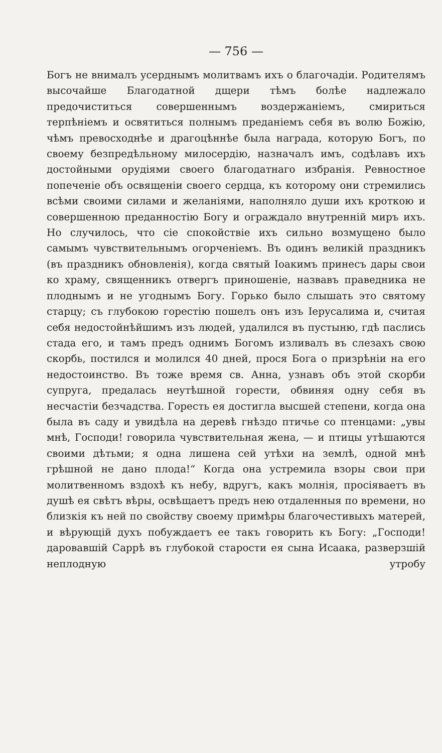— 756 —
Богъ не внималъ усерднымъ молитвамъ ихъ о благочадіи. Родителямъ высочайше Благодатной дщери тѣмъ болѣе надлежало предочиститься совершеннымъ воздержаніемъ, смириться терпѣніемъ и освятиться полнымъ преданіемъ себя въ волю Божію, чѣмъ превосходнѣе и драгоцѣннѣе была награда, которую Богъ, по своему безпредѣльному милосердію, назначалъ имъ, содѣлавъ ихъ достойными орудіями своего благодатнаго избранія. Ревностное попеченіе объ освященіи своего сердца, къ которому они стремились всѣми своими силами и желаніями, наполняло души ихъ кроткою и совершенною преданностію Богу и ограждало внутренній миръ ихъ. Но случилось, что сіе спокойствіе ихъ сильно возмущено было самымъ чувствительнымъ огорченіемъ. Въ одинъ великій праздникъ (въ праздникъ обновленія), когда святый Іоакимъ принесъ дары свои ко храму, священникъ отвергъ приношеніе, назвавъ праведника не плоднымъ и не угоднымъ Богу. Горько было слышать это святому старцу; съ глубокою горестію пошелъ онъ изъ Іерусалима и, считая себя недостойнѣйшимъ изъ людей, удалился въ пустыню, гдѣ паслись стада его, и тамъ предъ однимъ Богомъ изливалъ въ слезахъ свою скорбь, постился и молился 40 дней, прося Бога о призрѣніи на его недостоинство. Въ тоже время св. Анна, узнавъ объ этой скорби супруга, предалась неутѣшной горести, обвиняя одну себя въ несчастіи безчадства. Горесть ея достигла высшей степени, когда она была въ саду и увидѣла на деревѣ гнѣздо птичье со птенцами: „увы мнѣ, Господи! говорила чувствительная жена, — и птицы утѣшаются своими дѣтьми; я одна лишена сей утѣхи на землѣ, одной мнѣ грѣшной не дано плода!“ Когда она устремила взоры свои при молитвенномъ вздохѣ къ небу, вдругъ, какъ молнія, просіяваетъ въ душѣ ея свѣтъ вѣры, освѣщаетъ предъ нею отдаленныя по времени, но близкія къ ней по свойству своему примѣры благочестивыхъ матерей, и вѣрующій духъ побуждаетъ ее такъ говорить къ Богу: „Господи! даровавшій Саррѣ въ глубокой старости ея сына Исаака, разверзшій неплодную утробу